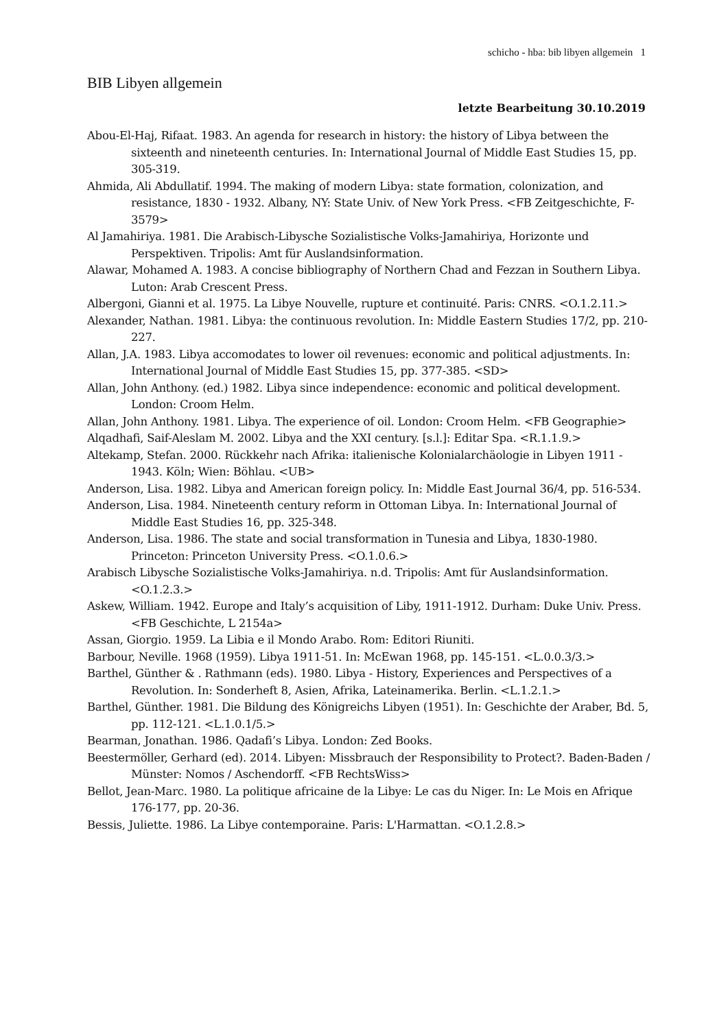schicho - hba: bib libyen allgemein 1
BIB Libyen allgemein
letzte Bearbeitung 30.10.2019
Abou-El-Haj, Rifaat. 1983. An agenda for research in history: the history of Libya between the sixteenth and nineteenth centuries. In: International Journal of Middle East Studies 15, pp. 305-319.
Ahmida, Ali Abdullatif. 1994. The making of modern Libya: state formation, colonization, and resistance, 1830 - 1932. Albany, NY: State Univ. of New York Press. <FB Zeitgeschichte, F-3579>
Al Jamahiriya. 1981. Die Arabisch-Libysche Sozialistische Volks-Jamahiriya, Horizonte und Perspektiven. Tripolis: Amt für Auslandsinformation.
Alawar, Mohamed A. 1983. A concise bibliography of Northern Chad and Fezzan in Southern Libya. Luton: Arab Crescent Press.
Albergoni, Gianni et al. 1975. La Libye Nouvelle, rupture et continuité. Paris: CNRS. <O.1.2.11.>
Alexander, Nathan. 1981. Libya: the continuous revolution. In: Middle Eastern Studies 17/2, pp. 210-227.
Allan, J.A. 1983. Libya accomodates to lower oil revenues: economic and political adjustments. In: International Journal of Middle East Studies 15, pp. 377-385. <SD>
Allan, John Anthony. (ed.) 1982. Libya since independence: economic and political development. London: Croom Helm.
Allan, John Anthony. 1981. Libya. The experience of oil. London: Croom Helm. <FB Geographie>
Alqadhafi, Saif-Aleslam M. 2002. Libya and the XXI century. [s.l.]: Editar Spa. <R.1.1.9.>
Altekamp, Stefan. 2000. Rückkehr nach Afrika: italienische Kolonialarchäologie in Libyen 1911 - 1943. Köln; Wien: Böhlau. <UB>
Anderson, Lisa. 1982. Libya and American foreign policy. In: Middle East Journal 36/4, pp. 516-534.
Anderson, Lisa. 1984. Nineteenth century reform in Ottoman Libya. In: International Journal of Middle East Studies 16, pp. 325-348.
Anderson, Lisa. 1986. The state and social transformation in Tunesia and Libya, 1830-1980. Princeton: Princeton University Press. <O.1.0.6.>
Arabisch Libysche Sozialistische Volks-Jamahiriya. n.d. Tripolis: Amt für Auslandsinformation. <O.1.2.3.>
Askew, William. 1942. Europe and Italy’s acquisition of Liby, 1911-1912. Durham: Duke Univ. Press. <FB Geschichte, L 2154a>
Assan, Giorgio. 1959. La Libia e il Mondo Arabo. Rom: Editori Riuniti.
Barbour, Neville. 1968 (1959). Libya 1911-51. In: McEwan 1968, pp. 145-151. <L.0.0.3/3.>
Barthel, Günther & . Rathmann (eds). 1980. Libya - History, Experiences and Perspectives of a Revolution. In: Sonderheft 8, Asien, Afrika, Lateinamerika. Berlin. <L.1.2.1.>
Barthel, Günther. 1981. Die Bildung des Königreichs Libyen (1951). In: Geschichte der Araber, Bd. 5, pp. 112-121. <L.1.0.1/5.>
Bearman, Jonathan. 1986. Qadafi’s Libya. London: Zed Books.
Beestermöller, Gerhard (ed). 2014. Libyen: Missbrauch der Responsibility to Protect?. Baden-Baden / Münster: Nomos / Aschendorff. <FB RechtsWiss>
Bellot, Jean-Marc. 1980. La politique africaine de la Libye: Le cas du Niger. In: Le Mois en Afrique 176-177, pp. 20-36.
Bessis, Juliette. 1986. La Libye contemporaine. Paris: L'Harmattan. <O.1.2.8.>